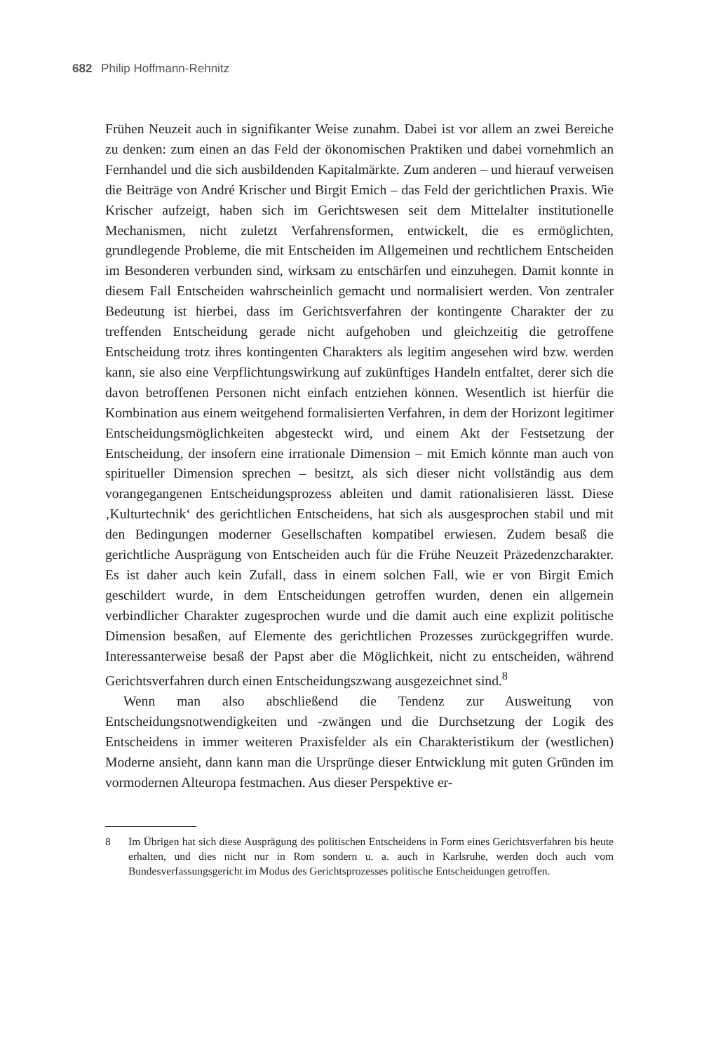682 Philip Hoffmann-Rehnitz
Frühen Neuzeit auch in signifikanter Weise zunahm. Dabei ist vor allem an zwei Bereiche zu denken: zum einen an das Feld der ökonomischen Praktiken und dabei vornehmlich an Fernhandel und die sich ausbildenden Kapitalmärkte. Zum anderen – und hierauf verweisen die Beiträge von André Krischer und Birgit Emich – das Feld der gerichtlichen Praxis. Wie Krischer aufzeigt, haben sich im Gerichtswesen seit dem Mittelalter institutionelle Mechanismen, nicht zuletzt Verfahrensformen, entwickelt, die es ermöglichten, grundlegende Probleme, die mit Entscheiden im Allgemeinen und rechtlichem Entscheiden im Besonderen verbunden sind, wirksam zu entschärfen und einzuhegen. Damit konnte in diesem Fall Entscheiden wahrscheinlich gemacht und normalisiert werden. Von zentraler Bedeutung ist hierbei, dass im Gerichtsverfahren der kontingente Charakter der zu treffenden Entscheidung gerade nicht aufgehoben und gleichzeitig die getroffene Entscheidung trotz ihres kontingenten Charakters als legitim angesehen wird bzw. werden kann, sie also eine Verpflichtungswirkung auf zukünftiges Handeln entfaltet, derer sich die davon betroffenen Personen nicht einfach entziehen können. Wesentlich ist hierfür die Kombination aus einem weitgehend formalisierten Verfahren, in dem der Horizont legitimer Entscheidungsmöglichkeiten abgesteckt wird, und einem Akt der Festsetzung der Entscheidung, der insofern eine irrationale Dimension – mit Emich könnte man auch von spiritueller Dimension sprechen – besitzt, als sich dieser nicht vollständig aus dem vorangegangenen Entscheidungsprozess ableiten und damit rationalisieren lässt. Diese ‚Kulturtechnik‘ des gerichtlichen Entscheidens, hat sich als ausgesprochen stabil und mit den Bedingungen moderner Gesellschaften kompatibel erwiesen. Zudem besaß die gerichtliche Ausprägung von Entscheiden auch für die Frühe Neuzeit Präzedenzcharakter. Es ist daher auch kein Zufall, dass in einem solchen Fall, wie er von Birgit Emich geschildert wurde, in dem Entscheidungen getroffen wurden, denen ein allgemein verbindlicher Charakter zugesprochen wurde und die damit auch eine explizit politische Dimension besaßen, auf Elemente des gerichtlichen Prozesses zurückgegriffen wurde. Interessanterweise besaß der Papst aber die Möglichkeit, nicht zu entscheiden, während Gerichtsverfahren durch einen Entscheidungszwang ausgezeichnet sind.<sup>8</sup>
Wenn man also abschließend die Tendenz zur Ausweitung von Entscheidungsnotwendigkeiten und -zwängen und die Durchsetzung der Logik des Entscheidens in immer weiteren Praxisfelder als ein Charakteristikum der (westlichen) Moderne ansieht, dann kann man die Ursprünge dieser Entwicklung mit guten Gründen im vormodernen Alteuropa festmachen. Aus dieser Perspektive er-
8 Im Übrigen hat sich diese Ausprägung des politischen Entscheidens in Form eines Gerichtsverfahren bis heute erhalten, und dies nicht nur in Rom sondern u. a. auch in Karlsruhe, werden doch auch vom Bundesverfassungsgericht im Modus des Gerichtsprozesses politische Entscheidungen getroffen.